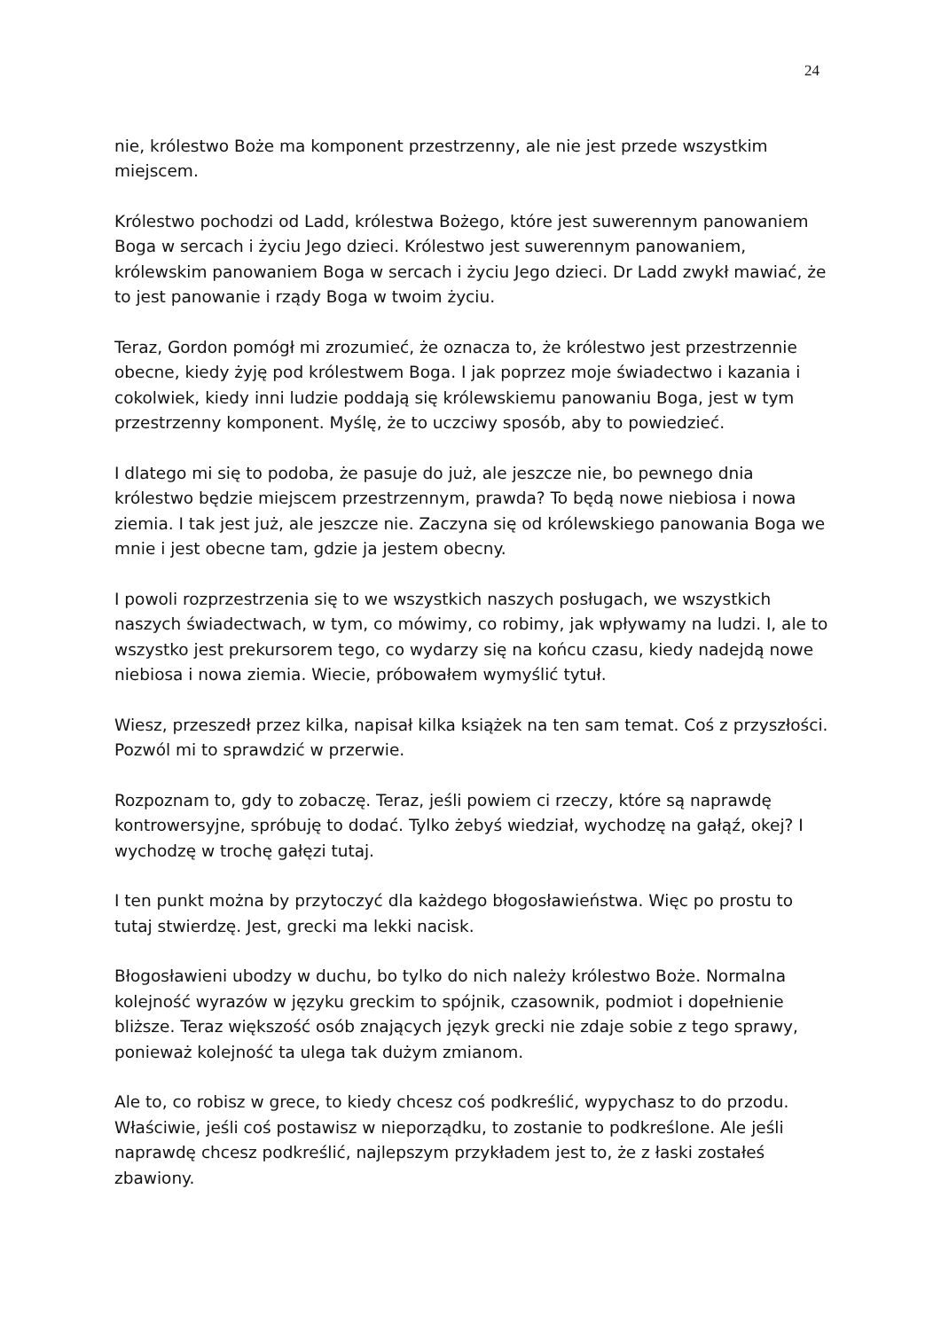24
nie, królestwo Boże ma komponent przestrzenny, ale nie jest przede wszystkim miejscem.
Królestwo pochodzi od Ladd, królestwa Bożego, które jest suwerennym panowaniem Boga w sercach i życiu Jego dzieci. Królestwo jest suwerennym panowaniem, królewskim panowaniem Boga w sercach i życiu Jego dzieci. Dr Ladd zwykł mawiać, że to jest panowanie i rządy Boga w twoim życiu.
Teraz, Gordon pomógł mi zrozumieć, że oznacza to, że królestwo jest przestrzennie obecne, kiedy żyję pod królestwem Boga. I jak poprzez moje świadectwo i kazania i cokolwiek, kiedy inni ludzie poddają się królewskiemu panowaniu Boga, jest w tym przestrzenny komponent. Myślę, że to uczciwy sposób, aby to powiedzieć.
I dlatego mi się to podoba, że pasuje do już, ale jeszcze nie, bo pewnego dnia królestwo będzie miejscem przestrzennym, prawda? To będą nowe niebiosa i nowa ziemia. I tak jest już, ale jeszcze nie. Zaczyna się od królewskiego panowania Boga we mnie i jest obecne tam, gdzie ja jestem obecny.
I powoli rozprzestrzenia się to we wszystkich naszych posługach, we wszystkich naszych świadectwach, w tym, co mówimy, co robimy, jak wpływamy na ludzi. I, ale to wszystko jest prekursorem tego, co wydarzy się na końcu czasu, kiedy nadejdą nowe niebiosa i nowa ziemia. Wiecie, próbowałem wymyślić tytuł.
Wiesz, przeszedł przez kilka, napisał kilka książek na ten sam temat. Coś z przyszłości. Pozwól mi to sprawdzić w przerwie.
Rozpoznam to, gdy to zobaczę. Teraz, jeśli powiem ci rzeczy, które są naprawdę kontrowersyjne, spróbuję to dodać. Tylko żebyś wiedział, wychodzę na gałąź, okej? I wychodzę w trochę gałęzi tutaj.
I ten punkt można by przytoczyć dla każdego błogosławieństwa. Więc po prostu to tutaj stwierdzę. Jest, grecki ma lekki nacisk.
Błogosławieni ubodzy w duchu, bo tylko do nich należy królestwo Boże. Normalna kolejność wyrazów w języku greckim to spójnik, czasownik, podmiot i dopełnienie bliższe. Teraz większość osób znających język grecki nie zdaje sobie z tego sprawy, ponieważ kolejność ta ulega tak dużym zmianom.
Ale to, co robisz w grece, to kiedy chcesz coś podkreślić, wypychasz to do przodu. Właściwie, jeśli coś postawisz w nieporządku, to zostanie to podkreślone. Ale jeśli naprawdę chcesz podkreślić, najlepszym przykładem jest to, że z łaski zostałeś zbawiony.